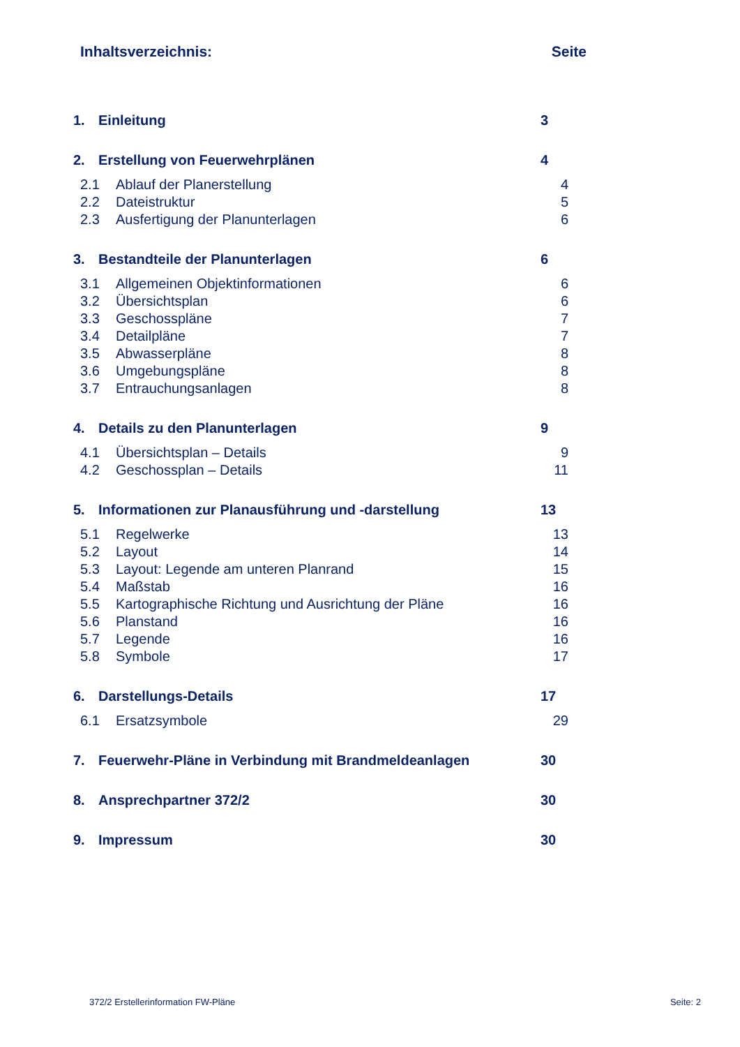Inhaltsverzeichnis: Seite
1. Einleitung 3
2. Erstellung von Feuerwehrplänen 4
2.1 Ablauf der Planerstellung 4
2.2 Dateistruktur 5
2.3 Ausfertigung der Planunterlagen 6
3. Bestandteile der Planunterlagen 6
3.1 Allgemeinen Objektinformationen 6
3.2 Übersichtsplan 6
3.3 Geschosspläne 7
3.4 Detailpläne 7
3.5 Abwasserpläne 8
3.6 Umgebungspläne 8
3.7 Entrauchungsanlagen 8
4. Details zu den Planunterlagen 9
4.1 Übersichtsplan – Details 9
4.2 Geschossplan – Details 11
5. Informationen zur Planausführung und -darstellung 13
5.1 Regelwerke 13
5.2 Layout 14
5.3 Layout: Legende am unteren Planrand 15
5.4 Maßstab 16
5.5 Kartographische Richtung und Ausrichtung der Pläne 16
5.6 Planstand 16
5.7 Legende 16
5.8 Symbole 17
6. Darstellungs-Details 17
6.1 Ersatzsymbole 29
7. Feuerwehr-Pläne in Verbindung mit Brandmeldeanlagen 30
8. Ansprechpartner 372/2 30
9. Impressum 30
372/2 Erstellerinformation FW-Pläne Seite: 2